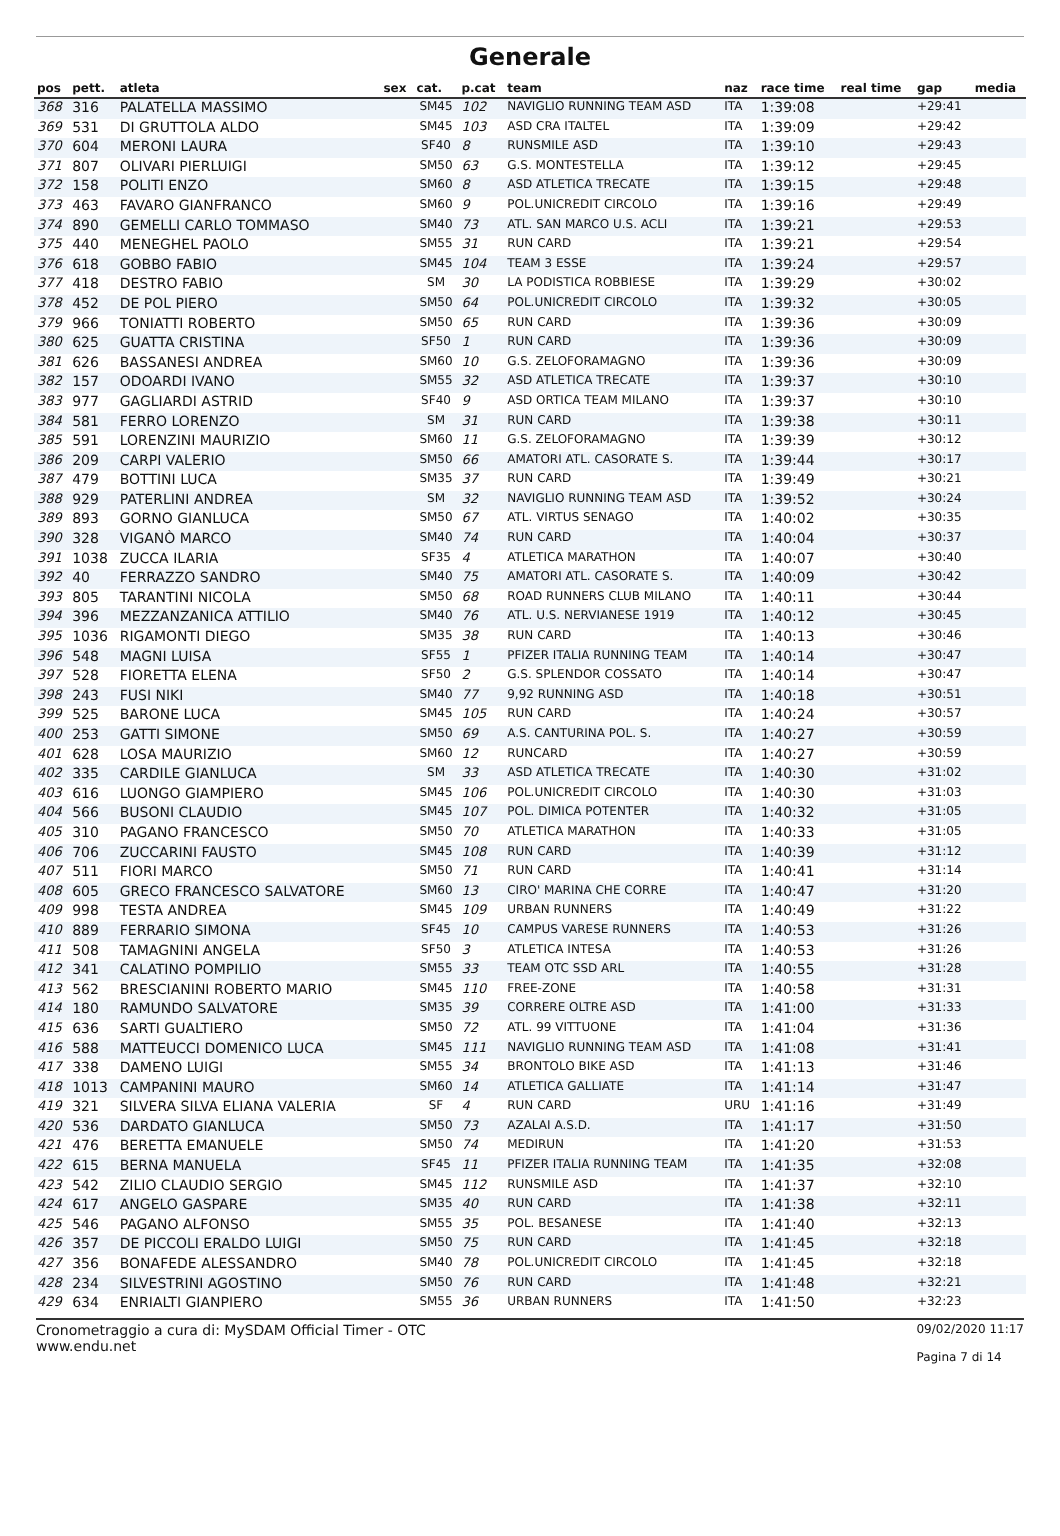Generale
| pos | pett. | atleta | sex | cat. | p.cat | team | naz | race time | real time | gap | media |
| --- | --- | --- | --- | --- | --- | --- | --- | --- | --- | --- | --- |
| 368 | 316 | PALATELLA MASSIMO | | SM45 | 102 | NAVIGLIO RUNNING TEAM ASD | ITA | 1:39:08 | | +29:41 | |
| 369 | 531 | DI GRUTTOLA ALDO | | SM45 | 103 | ASD CRA ITALTEL | ITA | 1:39:09 | | +29:42 | |
| 370 | 604 | MERONI LAURA | | SF40 | 8 | RUNSMILE ASD | ITA | 1:39:10 | | +29:43 | |
| 371 | 807 | OLIVARI PIERLUIGI | | SM50 | 63 | G.S. MONTESTELLA | ITA | 1:39:12 | | +29:45 | |
| 372 | 158 | POLITI ENZO | | SM60 | 8 | ASD ATLETICA TRECATE | ITA | 1:39:15 | | +29:48 | |
| 373 | 463 | FAVARO GIANFRANCO | | SM60 | 9 | POL.UNICREDIT CIRCOLO | ITA | 1:39:16 | | +29:49 | |
| 374 | 890 | GEMELLI CARLO TOMMASO | | SM40 | 73 | ATL. SAN MARCO U.S. ACLI | ITA | 1:39:21 | | +29:53 | |
| 375 | 440 | MENEGHEL PAOLO | | SM55 | 31 | RUN CARD | ITA | 1:39:21 | | +29:54 | |
| 376 | 618 | GOBBO FABIO | | SM45 | 104 | TEAM 3 ESSE | ITA | 1:39:24 | | +29:57 | |
| 377 | 418 | DESTRO FABIO | | SM | 30 | LA PODISTICA ROBBIESE | ITA | 1:39:29 | | +30:02 | |
| 378 | 452 | DE POL PIERO | | SM50 | 64 | POL.UNICREDIT CIRCOLO | ITA | 1:39:32 | | +30:05 | |
| 379 | 966 | TONIATTI ROBERTO | | SM50 | 65 | RUN CARD | ITA | 1:39:36 | | +30:09 | |
| 380 | 625 | GUATTA CRISTINA | | SF50 | 1 | RUN CARD | ITA | 1:39:36 | | +30:09 | |
| 381 | 626 | BASSANESI ANDREA | | SM60 | 10 | G.S. ZELOFORAMAGNO | ITA | 1:39:36 | | +30:09 | |
| 382 | 157 | ODOARDI IVANO | | SM55 | 32 | ASD ATLETICA TRECATE | ITA | 1:39:37 | | +30:10 | |
| 383 | 977 | GAGLIARDI ASTRID | | SF40 | 9 | ASD ORTICA TEAM MILANO | ITA | 1:39:37 | | +30:10 | |
| 384 | 581 | FERRO LORENZO | | SM | 31 | RUN CARD | ITA | 1:39:38 | | +30:11 | |
| 385 | 591 | LORENZINI MAURIZIO | | SM60 | 11 | G.S. ZELOFORAMAGNO | ITA | 1:39:39 | | +30:12 | |
| 386 | 209 | CARPI VALERIO | | SM50 | 66 | AMATORI ATL. CASORATE S. | ITA | 1:39:44 | | +30:17 | |
| 387 | 479 | BOTTINI LUCA | | SM35 | 37 | RUN CARD | ITA | 1:39:49 | | +30:21 | |
| 388 | 929 | PATERLINI ANDREA | | SM | 32 | NAVIGLIO RUNNING TEAM ASD | ITA | 1:39:52 | | +30:24 | |
| 389 | 893 | GORNO GIANLUCA | | SM50 | 67 | ATL. VIRTUS SENAGO | ITA | 1:40:02 | | +30:35 | |
| 390 | 328 | VIGANÒ MARCO | | SM40 | 74 | RUN CARD | ITA | 1:40:04 | | +30:37 | |
| 391 | 1038 | ZUCCA ILARIA | | SF35 | 4 | ATLETICA MARATHON | ITA | 1:40:07 | | +30:40 | |
| 392 | 40 | FERRAZZO SANDRO | | SM40 | 75 | AMATORI ATL. CASORATE S. | ITA | 1:40:09 | | +30:42 | |
| 393 | 805 | TARANTINI NICOLA | | SM50 | 68 | ROAD RUNNERS CLUB MILANO | ITA | 1:40:11 | | +30:44 | |
| 394 | 396 | MEZZANZANICA ATTILIO | | SM40 | 76 | ATL. U.S. NERVIANESE 1919 | ITA | 1:40:12 | | +30:45 | |
| 395 | 1036 | RIGAMONTI DIEGO | | SM35 | 38 | RUN CARD | ITA | 1:40:13 | | +30:46 | |
| 396 | 548 | MAGNI LUISA | | SF55 | 1 | PFIZER ITALIA RUNNING TEAM | ITA | 1:40:14 | | +30:47 | |
| 397 | 528 | FIORETTA ELENA | | SF50 | 2 | G.S. SPLENDOR COSSATO | ITA | 1:40:14 | | +30:47 | |
| 398 | 243 | FUSI NIKI | | SM40 | 77 | 9,92 RUNNING ASD | ITA | 1:40:18 | | +30:51 | |
| 399 | 525 | BARONE LUCA | | SM45 | 105 | RUN CARD | ITA | 1:40:24 | | +30:57 | |
| 400 | 253 | GATTI SIMONE | | SM50 | 69 | A.S. CANTURINA POL. S. | ITA | 1:40:27 | | +30:59 | |
| 401 | 628 | LOSA MAURIZIO | | SM60 | 12 | RUNCARD | ITA | 1:40:27 | | +30:59 | |
| 402 | 335 | CARDILE GIANLUCA | | SM | 33 | ASD ATLETICA TRECATE | ITA | 1:40:30 | | +31:02 | |
| 403 | 616 | LUONGO GIAMPIERO | | SM45 | 106 | POL.UNICREDIT CIRCOLO | ITA | 1:40:30 | | +31:03 | |
| 404 | 566 | BUSONI CLAUDIO | | SM45 | 107 | POL. DIMICA POTENTER | ITA | 1:40:32 | | +31:05 | |
| 405 | 310 | PAGANO FRANCESCO | | SM50 | 70 | ATLETICA MARATHON | ITA | 1:40:33 | | +31:05 | |
| 406 | 706 | ZUCCARINI FAUSTO | | SM45 | 108 | RUN CARD | ITA | 1:40:39 | | +31:12 | |
| 407 | 511 | FIORI MARCO | | SM50 | 71 | RUN CARD | ITA | 1:40:41 | | +31:14 | |
| 408 | 605 | GRECO FRANCESCO SALVATORE | | SM60 | 13 | CIRO' MARINA CHE CORRE | ITA | 1:40:47 | | +31:20 | |
| 409 | 998 | TESTA ANDREA | | SM45 | 109 | URBAN RUNNERS | ITA | 1:40:49 | | +31:22 | |
| 410 | 889 | FERRARIO SIMONA | | SF45 | 10 | CAMPUS VARESE RUNNERS | ITA | 1:40:53 | | +31:26 | |
| 411 | 508 | TAMAGNINI ANGELA | | SF50 | 3 | ATLETICA INTESA | ITA | 1:40:53 | | +31:26 | |
| 412 | 341 | CALATINO POMPILIO | | SM55 | 33 | TEAM OTC SSD ARL | ITA | 1:40:55 | | +31:28 | |
| 413 | 562 | BRESCIANINI ROBERTO MARIO | | SM45 | 110 | FREE-ZONE | ITA | 1:40:58 | | +31:31 | |
| 414 | 180 | RAMUNDO SALVATORE | | SM35 | 39 | CORRERE OLTRE ASD | ITA | 1:41:00 | | +31:33 | |
| 415 | 636 | SARTI GUALTIERO | | SM50 | 72 | ATL. 99 VITTUONE | ITA | 1:41:04 | | +31:36 | |
| 416 | 588 | MATTEUCCI DOMENICO LUCA | | SM45 | 111 | NAVIGLIO RUNNING TEAM ASD | ITA | 1:41:08 | | +31:41 | |
| 417 | 338 | DAMENO LUIGI | | SM55 | 34 | BRONTOLO BIKE ASD | ITA | 1:41:13 | | +31:46 | |
| 418 | 1013 | CAMPANINI MAURO | | SM60 | 14 | ATLETICA GALLIATE | ITA | 1:41:14 | | +31:47 | |
| 419 | 321 | SILVERA SILVA ELIANA VALERIA | | SF | 4 | RUN CARD | URU | 1:41:16 | | +31:49 | |
| 420 | 536 | DARDATO GIANLUCA | | SM50 | 73 | AZALAI A.S.D. | ITA | 1:41:17 | | +31:50 | |
| 421 | 476 | BERETTA EMANUELE | | SM50 | 74 | MEDIRUN | ITA | 1:41:20 | | +31:53 | |
| 422 | 615 | BERNA MANUELA | | SF45 | 11 | PFIZER ITALIA RUNNING TEAM | ITA | 1:41:35 | | +32:08 | |
| 423 | 542 | ZILIO CLAUDIO SERGIO | | SM45 | 112 | RUNSMILE ASD | ITA | 1:41:37 | | +32:10 | |
| 424 | 617 | ANGELO GASPARE | | SM35 | 40 | RUN CARD | ITA | 1:41:38 | | +32:11 | |
| 425 | 546 | PAGANO ALFONSO | | SM55 | 35 | POL. BESANESE | ITA | 1:41:40 | | +32:13 | |
| 426 | 357 | DE PICCOLI ERALDO LUIGI | | SM50 | 75 | RUN CARD | ITA | 1:41:45 | | +32:18 | |
| 427 | 356 | BONAFEDE ALESSANDRO | | SM40 | 78 | POL.UNICREDIT CIRCOLO | ITA | 1:41:45 | | +32:18 | |
| 428 | 234 | SILVESTRINI AGOSTINO | | SM50 | 76 | RUN CARD | ITA | 1:41:48 | | +32:21 | |
| 429 | 634 | ENRIALTI GIANPIERO | | SM55 | 36 | URBAN RUNNERS | ITA | 1:41:50 | | +32:23 | |
Cronometraggio a cura di: MySDAM Official Timer - OTC
www.endu.net
09/02/2020 11:17
Pagina 7 di 14